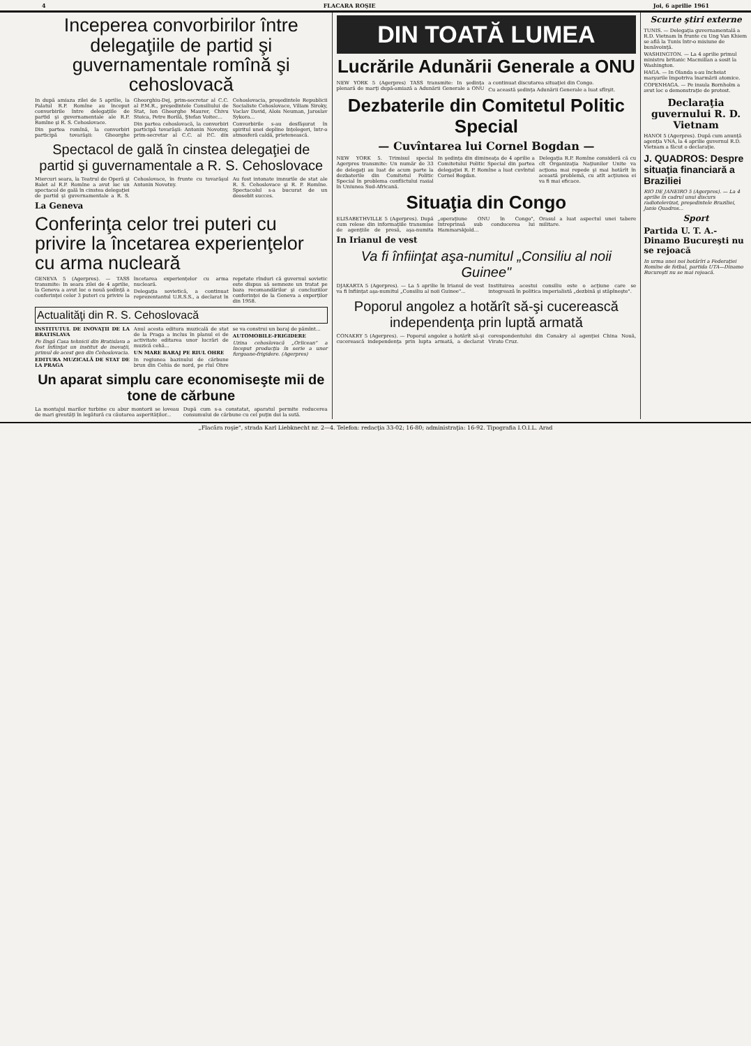4 FLACARA ROŞIE Joi, 6 aprilie 1961
Inceperea convorbirilor între delegaţiile de partid şi guvernamentale romînă şi cehoslovacă
In după amiaza zilei de 5 aprilie, la Palatul R.P. Romîne au început convorbirile între delegaţiile de partid şi guvernamentale ale R.P. Romîne şi R. S. Cehoslovace.
Din partea romînă, la convorbiri participă tovarăşii: Gheorghe Gheorghiu-Dej, prim-secretar al C.C. al P.M.R., preşedintele Consiliului de Stat, Ion Gheorghe Maurer, Chivu Stoica, Petre Borilă, Ştefan Voitec...
Din partea cehoslovacă, la convorbiri participă tovarăşii: Antonin Novotny, prim-secretar al C.C. al P.C. din Cehoslovacia, preşedintele Republicii Socialiste Cehoslovace, Viliam Siroky, Vaclav David, Alois Neuman, Jaroslav Sykora...
Convorbirile s-au desfăşurat în spiritul unei depline înţelegeri, într-o atmosferă caldă, prietenească.
Spectacol de gală în cinstea delegaţiei de partid şi guvernamentale a R. S. Cehoslovace
Miercuri seara, la Teatrul de Operă şi Balet al R.P. Romîne a avut loc un spectacol de gală în cinstea delegaţiei de partid şi guvernamentale a R. S. Cehoslovace, în frunte cu tovarăşul Antonin Novotny.
Au fost intonate imnurile de stat ale R. S. Cehoslovace şi R. P. Romîne. Spectacolul s-a bucurat de un deosebit succes.
La Geneva
Conferinţa celor trei puteri cu privire la încetarea experienţelor cu arma nucleară
GENEVA 5 (Agerpres). — TASS transmite: In seara zilei de 4 aprilie, la Geneva a avut loc o nouă şedinţă a conferinţei celor 3 puteri cu privire la încetarea experienţelor cu arma nucleară.
Delegaţia sovietică, a continuat reprezentantul U.R.S.S., a declarat în repetate rînduri că guvernul sovietic este dispus să semneze un tratat pe baza recomandărilor şi concluziilor conferinţei de la Geneva a experţilor din 1958.
Actualităţi din R. S. Cehoslovacă
INSTITUTUL DE INOVAŢII DE LA BRATISLAVA
Pe lîngă Casa tehnicii din Bratislava a fost înfiinţat un institut de inovaţii, primul de acest gen din Cehoslovacia.
EDITURA MUZICALĂ DE STAT DE LA PRAGA
Anul acesta editura muzicală de stat de la Praga a inclus în planul ei de activitate editarea unor lucrări de muzică cehă...
UN MARE BARAJ PE RIUL OHRE
In regiunea bazinului de cărbune brun din Cehia de nord, pe rîul Ohre se va construi un baraj de pămînt...
AUTOMOBILE-FRIGIDERE
Uzina cehoslovacă „Orlicean" a început producţia în serie a unor furgoane-frigidere. (Agerpres)
Un aparat simplu care economiseşte mii de tone de cărbune
La montajul marilor turbine cu abur montorii se loveau de mari greutăţi în legătură cu căutarea asperităţilor...
După cum s-a constatat, aparatul permite reducerea consumului de cărbune cu cel puţin doi la sută.
DIN TOATĂ LUMEA
Lucrările Adunării Generale a ONU
NEW YORK 5 (Agerpres) TASS transmite: In şedinţa plenară de marţi după-amiază a Adunării Generale a ONU a continuat discutarea situaţiei din Congo.
Cu această şedinţa Adunării Generale a luat sfîrşit.
Dezbaterile din Comitetul Politic Special
— Cuvîntarea lui Cornel Bogdan —
NEW YORK 5. Trimisul special Agerpres transmite: Un număr de 33 de delegaţi au luat de acum parte la dezbaterile din Comitetul Politic Special în problema conflictului rasial în Uniunea Sud-Africană.
In şedinţa din dimineaţa de 4 aprilie a Comitetului Politic Special din partea delegaţiei R. P. Romîne a luat cuvîntul Cornel Bogdan.
Delegaţia R.P. Romîne consideră că cu cît Organizaţia Naţiunilor Unite va acţiona mai repede şi mai hotărît în această problemă, cu atît acţiunea ei va fi mai eficace.
Situaţia din Congo
ELISABETHVILLE 5 (Agerpres). După cum relese din informaţiile transmise de agenţiile de presă, aşa-numita „operaţiune ONU în Congo", întreprinsă sub conducerea lui Hammarskjold...
Orasul a luat aspectul unei tabere militare.
In Irianul de vest
Va fi înfiinţat aşa-numitul „Consiliu al noii Guinee"
DJAKARTA 5 (Agerpres). — La 5 aprilie în Irianul de vest va fi înfiinţat aşa-numitul „Consiliu al noii Guinee"...
Instituirea acestui consiliu este o acţiune care se integrează în politica imperialistă „dezbină şi stăpîneşte".
Poporul angolez a hotărît să-şi cucerească independenţa prin luptă armată
CONAKRY 5 (Agerpres). — Poporul angolez a hotărît să-şi cucerească independenţa prin lupta armată, a declarat corespondentului din Conakry al agenţiei China Nouă, Virato Cruz.
Scurte ştiri externe
TUNIS. — Delegaţia guvernamentală a R.D. Vietnam în frunte cu Ung Van Khiem se află la Tunis într-o misiune de bunăvoinţă.
WASHINGTON. — La 4 aprilie primul ministru britanic Macmillan a sosit la Washington.
HAGA. — In Olanda s-au încheiat marşurile împotriva înarmării atomice.
COPENHAGA. — Pe insula Bornholm a avut loc o demonstraţie de protest.
Declaraţia guvernului R. D. Vietnam
HANOI 5 (Agerpres). După cum anunţă agenţia VNA, la 4 aprilie guvernul R.D. Vietnam a făcut o declaraţie.
J. QUADROS: Despre situaţia financiară a Braziliei
RIO DE JANEIRO 5 (Agerpres). — La 4 aprilie în cadrul unui discurs radiotelevizat, preşedintele Braziliei, Janio Quadros...
Sport
Partida U. T. A.-Dinamo Bucureşti nu se rejoacă
In urma unei noi hotărîri a Federaţiei Romîne de fotbal, partida UTA—Dinamo Bucureşti nu se mai rejoacă.
„Flacăra roşie", strada Karl Liebknecht nr. 2—4. Telefon: redacţia 33-02; 16-80; administraţia: 16-92. Tipografia I.O.I.L. Arad